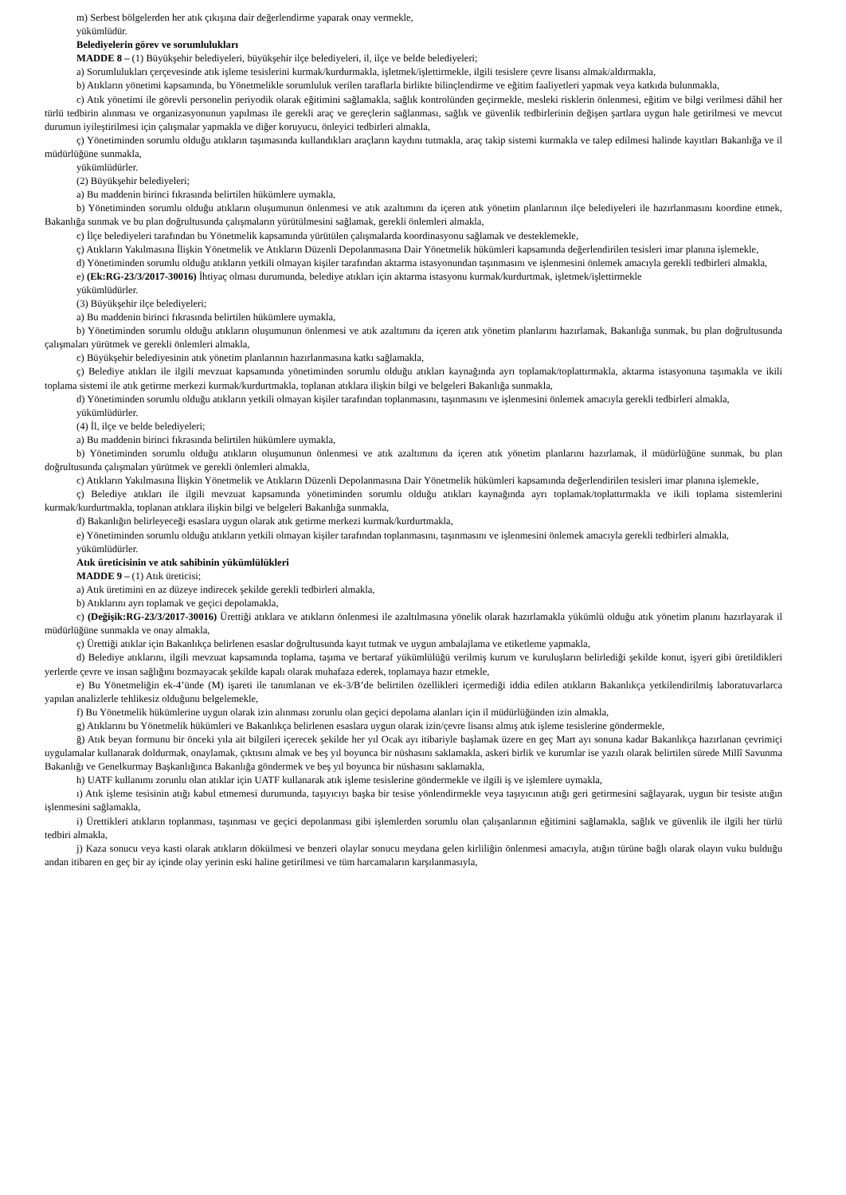m) Serbest bölgelerden her atık çıkışına dair değerlendirme yaparak onay vermekle,
yükümlüdür.
Belediyelerin görev ve sorumlulukları
MADDE 8 – (1) Büyükşehir belediyeleri, büyükşehir ilçe belediyeleri, il, ilçe ve belde belediyeleri;
a) Sorumlulukları çerçevesinde atık işleme tesislerini kurmak/kurdurmakla, işletmek/işlettirmekle, ilgili tesislere çevre lisansı almak/aldırmakla,
b) Atıkların yönetimi kapsamında, bu Yönetmelikle sorumluluk verilen taraflarla birlikte bilinçlendirme ve eğitim faaliyetleri yapmak veya katkıda bulunmakla,
c) Atık yönetimi ile görevli personelin periyodik olarak eğitimini sağlamakla, sağlık kontrolünden geçirmekle, mesleki risklerin önlenmesi, eğitim ve bilgi verilmesi dâhil her türlü tedbirin alınması ve organizasyonunun yapılması ile gerekli araç ve gereçlerin sağlanması, sağlık ve güvenlik tedbirlerinin değişen şartlara uygun hale getirilmesi ve mevcut durumun iyileştirilmesi için çalışmalar yapmakla ve diğer koruyucu, önleyici tedbirleri almakla,
ç) Yönetiminden sorumlu olduğu atıkların taşımasında kullandıkları araçların kaydını tutmakla, araç takip sistemi kurmakla ve talep edilmesi halinde kayıtları Bakanlığa ve il müdürlüğüne sunmakla,
yükümlüdürler.
(2) Büyükşehir belediyeleri;
a) Bu maddenin birinci fıkrasında belirtilen hükümlere uymakla,
b) Yönetiminden sorumlu olduğu atıkların oluşumunun önlenmesi ve atık azaltımını da içeren atık yönetim planlarının ilçe belediyeleri ile hazırlanmasını koordine etmek, Bakanlığa sunmak ve bu plan doğrultusunda çalışmaların yürütülmesini sağlamak, gerekli önlemleri almakla,
c) İlçe belediyeleri tarafından bu Yönetmelik kapsamında yürütülen çalışmalarda koordinasyonu sağlamak ve desteklemekle,
ç) Atıkların Yakılmasına İlişkin Yönetmelik ve Atıkların Düzenli Depolanmasına Dair Yönetmelik hükümleri kapsamında değerlendirilen tesisleri imar planına işlemekle,
d) Yönetiminden sorumlu olduğu atıkların yetkili olmayan kişiler tarafından aktarma istasyonundan taşınmasını ve işlenmesini önlemek amacıyla gerekli tedbirleri almakla,
e) (Ek:RG-23/3/2017-30016) İhtiyaç olması durumunda, belediye atıkları için aktarma istasyonu kurmak/kurdurtmak, işletmek/işlettirmekle
yükümlüdürler.
(3) Büyükşehir ilçe belediyeleri;
a) Bu maddenin birinci fıkrasında belirtilen hükümlere uymakla,
b) Yönetiminden sorumlu olduğu atıkların oluşumunun önlenmesi ve atık azaltımını da içeren atık yönetim planlarını hazırlamak, Bakanlığa sunmak, bu plan doğrultusunda çalışmaları yürütmek ve gerekli önlemleri almakla,
c) Büyükşehir belediyesinin atık yönetim planlarının hazırlanmasına katkı sağlamakla,
ç) Belediye atıkları ile ilgili mevzuat kapsamında yönetiminden sorumlu olduğu atıkları kaynağında ayrı toplamak/toplattırmakla, aktarma istasyonuna taşımakla ve ikili toplama sistemi ile atık getirme merkezi kurmak/kurdurtmakla, toplanan atıklara ilişkin bilgi ve belgeleri Bakanlığa sunmakla,
d) Yönetiminden sorumlu olduğu atıkların yetkili olmayan kişiler tarafından toplanmasını, taşınmasını ve işlenmesini önlemek amacıyla gerekli tedbirleri almakla,
yükümlüdürler.
(4) İl, ilçe ve belde belediyeleri;
a) Bu maddenin birinci fıkrasında belirtilen hükümlere uymakla,
b) Yönetiminden sorumlu olduğu atıkların oluşumunun önlenmesi ve atık azaltımını da içeren atık yönetim planlarını hazırlamak, il müdürlüğüne sunmak, bu plan doğrultusunda çalışmaları yürütmek ve gerekli önlemleri almakla,
c) Atıkların Yakılmasına İlişkin Yönetmelik ve Atıkların Düzenli Depolanmasına Dair Yönetmelik hükümleri kapsamında değerlendirilen tesisleri imar planına işlemekle,
ç) Belediye atıkları ile ilgili mevzuat kapsamında yönetiminden sorumlu olduğu atıkları kaynağında ayrı toplamak/toplattırmakla ve ikili toplama sistemlerini kurmak/kurdurtmakla, toplanan atıklara ilişkin bilgi ve belgeleri Bakanlığa sunmakla,
d) Bakanlığın belirleyeceği esaslara uygun olarak atık getirme merkezi kurmak/kurdurtmakla,
e) Yönetiminden sorumlu olduğu atıkların yetkili olmayan kişiler tarafından toplanmasını, taşınmasını ve işlenmesini önlemek amacıyla gerekli tedbirleri almakla,
yükümlüdürler.
Atık üreticisinin ve atık sahibinin yükümlülükleri
MADDE 9 – (1) Atık üreticisi;
a) Atık üretimini en az düzeye indirecek şekilde gerekli tedbirleri almakla,
b) Atıklarını ayrı toplamak ve geçici depolamakla,
c) (Değişik:RG-23/3/2017-30016) Ürettiği atıklara ve atıkların önlenmesi ile azaltılmasına yönelik olarak hazırlamakla yükümlü olduğu atık yönetim planını hazırlayarak il müdürlüğüne sunmakla ve onay almakla,
ç) Ürettiği atıklar için Bakanlıkça belirlenen esaslar doğrultusunda kayıt tutmak ve uygun ambalajlama ve etiketleme yapmakla,
d) Belediye atıklarını, ilgili mevzuat kapsamında toplama, taşıma ve bertaraf yükümlülüğü verilmiş kurum ve kuruluşların belirlediği şekilde konut, işyeri gibi üretildikleri yerlerde çevre ve insan sağlığını bozmayacak şekilde kapalı olarak muhafaza ederek, toplamaya hazır etmekle,
e) Bu Yönetmeliğin ek-4’ünde (M) işareti ile tanımlanan ve ek-3/B’de belirtilen özellikleri içermediği iddia edilen atıkların Bakanlıkça yetkilendirilmiş laboratuvarlarca yapılan analizlerle tehlikesiz olduğunu belgelemekle,
f) Bu Yönetmelik hükümlerine uygun olarak izin alınması zorunlu olan geçici depolama alanları için il müdürlüğünden izin almakla,
g) Atıklarını bu Yönetmelik hükümleri ve Bakanlıkça belirlenen esaslara uygun olarak izin/çevre lisansı almış atık işleme tesislerine göndermekle,
ğ) Atık beyan formunu bir önceki yıla ait bilgileri içerecek şekilde her yıl Ocak ayı itibariyle başlamak üzere en geç Mart ayı sonuna kadar Bakanlıkça hazırlanan çevrimiçi uygulamalar kullanarak doldurmak, onaylamak, çıktısını almak ve beş yıl boyunca bir nüshasını saklamakla, askeri birlik ve kurumlar ise yazılı olarak belirtilen sürede Millî Savunma Bakanlığı ve Genelkurmay Başkanlığınca Bakanlığa göndermek ve beş yıl boyunca bir nüshasını saklamakla,
h) UATF kullanımı zorunlu olan atıklar için UATF kullanarak atık işleme tesislerine göndermekle ve ilgili iş ve işlemlere uymakla,
ı) Atık işleme tesisinin atığı kabul etmemesi durumunda, taşıyıcıyı başka bir tesise yönlendirmekle veya taşıyıcının atığı geri getirmesini sağlayarak, uygun bir tesiste atığın işlenmesini sağlamakla,
i) Ürettikleri atıkların toplanması, taşınması ve geçici depolanması gibi işlemlerden sorumlu olan çalışanlarının eğitimini sağlamakla, sağlık ve güvenlik ile ilgili her türlü tedbiri almakla,
j) Kaza sonucu veya kasti olarak atıkların dökülmesi ve benzeri olaylar sonucu meydana gelen kirliliğin önlenmesi amacıyla, atığın türüne bağlı olarak olayın vuku bulduğu andan itibaren en geç bir ay içinde olay yerinin eski haline getirilmesi ve tüm harcamaların karşılanmasıyla,